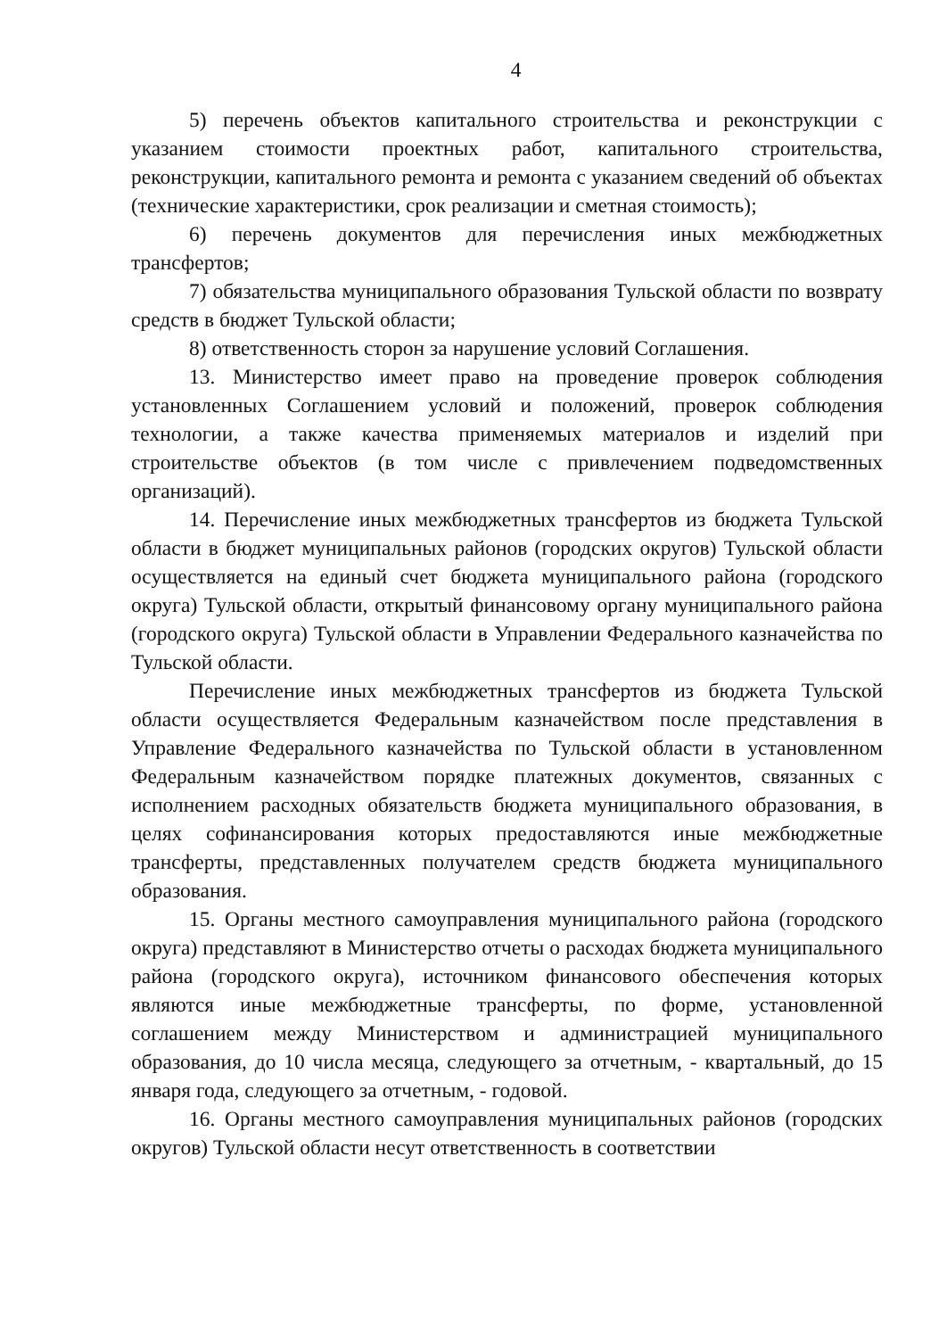4
5) перечень объектов капитального строительства и реконструкции с указанием стоимости проектных работ, капитального строительства, реконструкции, капитального ремонта и ремонта с указанием сведений об объектах (технические характеристики, срок реализации и сметная стоимость);
6) перечень документов для перечисления иных межбюджетных трансфертов;
7) обязательства муниципального образования Тульской области по возврату средств в бюджет Тульской области;
8) ответственность сторон за нарушение условий Соглашения.
13. Министерство имеет право на проведение проверок соблюдения установленных Соглашением условий и положений, проверок соблюдения технологии, а также качества применяемых материалов и изделий при строительстве объектов (в том числе с привлечением подведомственных организаций).
14. Перечисление иных межбюджетных трансфертов из бюджета Тульской области в бюджет муниципальных районов (городских округов) Тульской области осуществляется на единый счет бюджета муниципального района (городского округа) Тульской области, открытый финансовому органу муниципального района (городского округа) Тульской области в Управлении Федерального казначейства по Тульской области.
Перечисление иных межбюджетных трансфертов из бюджета Тульской области осуществляется Федеральным казначейством после представления в Управление Федерального казначейства по Тульской области в установленном Федеральным казначейством порядке платежных документов, связанных с исполнением расходных обязательств бюджета муниципального образования, в целях софинансирования которых предоставляются иные межбюджетные трансферты, представленных получателем средств бюджета муниципального образования.
15. Органы местного самоуправления муниципального района (городского округа) представляют в Министерство отчеты о расходах бюджета муниципального района (городского округа), источником финансового обеспечения которых являются иные межбюджетные трансферты, по форме, установленной соглашением между Министерством и администрацией муниципального образования, до 10 числа месяца, следующего за отчетным, - квартальный, до 15 января года, следующего за отчетным, - годовой.
16. Органы местного самоуправления муниципальных районов (городских округов) Тульской области несут ответственность в соответствии